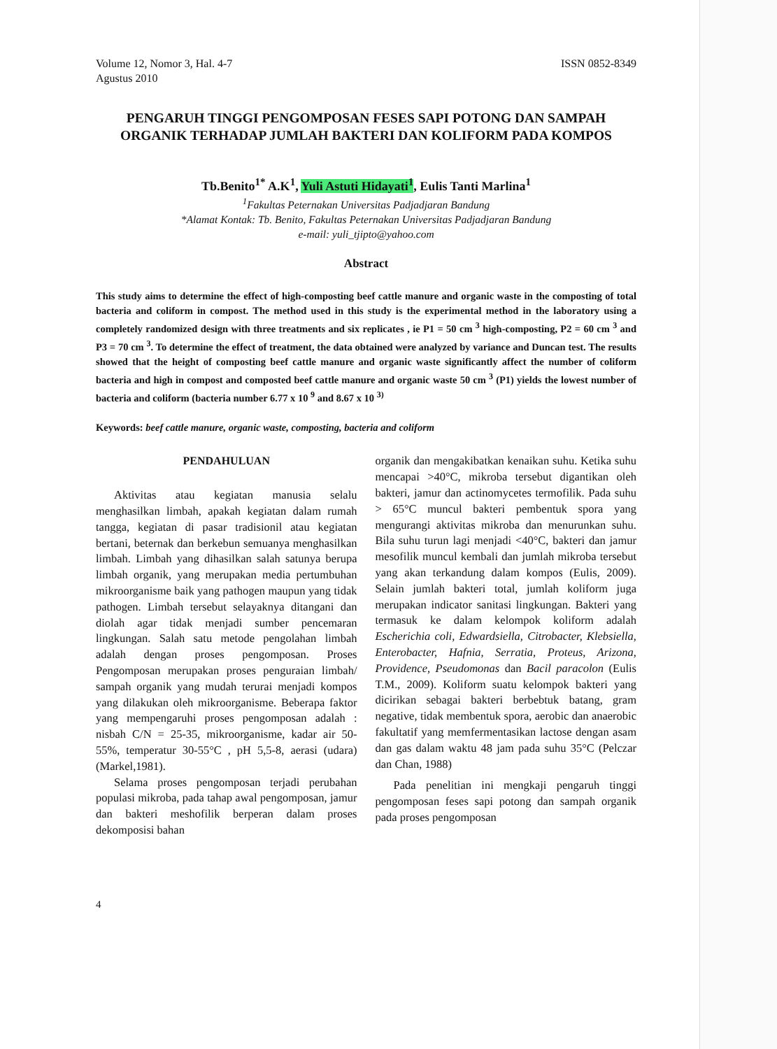Volume 12, Nomor 3, Hal. 4-7
Agustus 2010
ISSN 0852-8349
PENGARUH TINGGI PENGOMPOSAN FESES SAPI POTONG DAN SAMPAH ORGANIK TERHADAP JUMLAH BAKTERI DAN KOLIFORM PADA KOMPOS
Tb.Benito<sup>1*</sup> A.K<sup>1</sup>, Yuli Astuti Hidayati<sup>1</sup>, Eulis Tanti Marlina<sup>1</sup>
<sup>1</sup> Fakultas Peternakan Universitas Padjadjaran Bandung
*Alamat Kontak: Tb. Benito, Fakultas Peternakan Universitas Padjadjaran Bandung
e-mail: yuli_tjipto@yahoo.com
Abstract
This study aims to determine the effect of high-composting beef cattle manure and organic waste in the composting of total bacteria and coliform in compost. The method used in this study is the experimental method in the laboratory using a completely randomized design with three treatments and six replicates , ie P1 = 50 cm <sup>3</sup> high-composting, P2 = 60 cm <sup>3</sup> and P3 = 70 cm <sup>3</sup>. To determine the effect of treatment, the data obtained were analyzed by variance and Duncan test. The results showed that the height of composting beef cattle manure and organic waste significantly affect the number of coliform bacteria and high in compost and composted beef cattle manure and organic waste 50 cm <sup>3</sup> (P1) yields the lowest number of bacteria and coliform (bacteria number 6.77 x 10 <sup>9</sup> and 8.67 x 10 <sup>3)</sup>
Keywords: beef cattle manure, organic waste, composting, bacteria and coliform
PENDAHULUAN
Aktivitas atau kegiatan manusia selalu menghasilkan limbah, apakah kegiatan dalam rumah tangga, kegiatan di pasar tradisionil atau kegiatan bertani, beternak dan berkebun semuanya menghasilkan limbah. Limbah yang dihasilkan salah satunya berupa limbah organik, yang merupakan media pertumbuhan mikroorganisme baik yang pathogen maupun yang tidak pathogen. Limbah tersebut selayaknya ditangani dan diolah agar tidak menjadi sumber pencemaran lingkungan. Salah satu metode pengolahan limbah adalah dengan proses pengomposan. Proses Pengomposan merupakan proses penguraian limbah/ sampah organik yang mudah terurai menjadi kompos yang dilakukan oleh mikroorganisme. Beberapa faktor yang mempengaruhi proses pengomposan adalah : nisbah C/N = 25-35, mikroorganisme, kadar air 50-55%, temperatur 30-55°C , pH 5,5-8, aerasi (udara) (Markel,1981).
Selama proses pengomposan terjadi perubahan populasi mikroba, pada tahap awal pengomposan, jamur dan bakteri meshofilik berperan dalam proses dekomposisi bahan
organik dan mengakibatkan kenaikan suhu. Ketika suhu mencapai >40°C, mikroba tersebut digantikan oleh bakteri, jamur dan actinomycetes termofilik. Pada suhu > 65°C muncul bakteri pembentuk spora yang mengurangi aktivitas mikroba dan menurunkan suhu. Bila suhu turun lagi menjadi <40°C, bakteri dan jamur mesofilik muncul kembali dan jumlah mikroba tersebut yang akan terkandung dalam kompos (Eulis, 2009). Selain jumlah bakteri total, jumlah koliform juga merupakan indicator sanitasi lingkungan. Bakteri yang termasuk ke dalam kelompok koliform adalah Escherichia coli, Edwardsiella, Citrobacter, Klebsiella, Enterobacter, Hafnia, Serratia, Proteus, Arizona, Providence, Pseudomonas dan Bacil paracolon (Eulis T.M., 2009). Koliform suatu kelompok bakteri yang dicirikan sebagai bakteri berbebtuk batang, gram negative, tidak membentuk spora, aerobic dan anaerobic fakultatif yang memfermentasikan lactose dengan asam dan gas dalam waktu 48 jam pada suhu 35°C (Pelczar dan Chan, 1988)
Pada penelitian ini mengkaji pengaruh tinggi pengomposan feses sapi potong dan sampah organik pada proses pengomposan
4